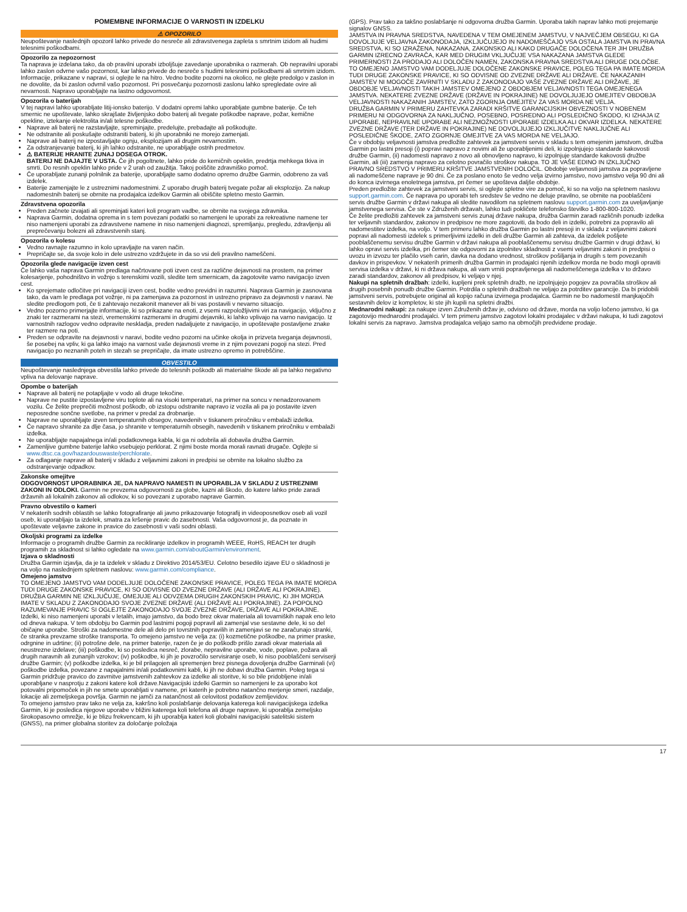POMEMBNE INFORMACIJE O VARNOSTI IN IZDELKU
⚠ OPOZORILO
Neupoštevanje naslednjih opozoril lahko privede do nesreče ali zdravstvenega zapleta s smrtnim izidom ali hudimi telesnimi poškodbami.
Opozorilo za nepozornost
Ta naprava je izdelana tako, da ob pravilni uporabi izboljšuje zavedanje uporabnika o razmerah. Ob nepravilni uporabi lahko zaslon odvrne vašo pozornost, kar lahko privede do nesreče s hudimi telesnimi poškodbami ali smrtnim izidom. Informacije, prikazane v napravi, si oglejte le na hitro. Vedno bodite pozorni na okolico, ne glejte predolgo v zaslon in ne dovolite, da bi zaslon odvrnil vašo pozornost. Pri posvečanju pozornosti zaslonu lahko spregledate ovire ali nevarnosti. Napravo uporabljajte na lastno odgovornost.
Opozorila o baterijah
V tej napravi lahko uporabljate litij-ionsko baterijo. V dodatni opremi lahko uporabljate gumbne baterije. Če teh smernic ne upoštevate, lahko skrajšate življenjsko dobo baterij ali tvegate poškodbe naprave, požar, kemične opekline, iztekanje elektrolita in/ali telesne poškodbe.
Naprave ali baterij ne razstavljajte, spreminjajte, predelujte, prebadajte ali poškodujte.
Ne odstranite ali poskušajte odstraniti baterij, ki jih uporabniki ne morejo zamenjati.
Naprave ali baterij ne izpostavljajte ognju, eksplozijam ali drugim nevarnostim.
Za odstranjevanje baterij, ki jih lahko odstranite, ne uporabljajte ostrih predmetov.
⚠ BATERIJE HRANITE ZUNAJ DOSEGA OTROK.
BATERIJ NE DAJAJTE V USTA. Če jih pogoltnete, lahko pride do kemičnih opeklin, predrtja mehkega tkiva in smrti. Do resnih opeklin lahko pride v 2 urah od zaužitja. Takoj poiščite zdravniško pomoč.
Če uporabljate zunanji polnilnik za baterije, uporabljajte samo dodatno opremo družbe Garmin, odobreno za vaš izdelek.
Baterije zamenjajte le z ustreznimi nadomestnimi. Z uporabo drugih baterij tvegate požar ali eksplozijo. Za nakup nadomestnih baterij se obrnite na prodajalca izdelkov Garmin ali obiščite spletno mesto Garmin.
Zdravstvena opozorila
Preden začnete izvajati ali spreminjati kateri koli program vadbe, se obrnite na svojega zdravnika.
Naprava Garmin, dodatna oprema in s tem povezani podatki so namenjeni le uporabi za rekreativne namene ter niso namenjeni uporabi za zdravstvene namene in niso namenjeni diagnozi, spremljanju, pregledu, zdravljenju ali preprečevanju bolezni ali zdravstvenih stanj.
Opozorila o kolesu
Vedno ravnajte razumno in kolo upravljajte na varen način.
Prepričajte se, da svoje kolo in dele ustrezno vzdržujete in da so vsi deli pravilno nameščeni.
Opozorila glede navigacije izven cest
Če lahko vaša naprava Garmin predlaga načrtovane poti izven cest za različne dejavnosti na prostem, na primer kolesarjenje, pohodništvo in vožnjo s terenskimi vozili, sledite tem smernicam, da zagotovite varno navigacijo izven cest.
Ko sprejemate odločitve pri navigaciji izven cest, bodite vedno previdni in razumni. Naprava Garmin je zasnovana tako, da vam le predlaga pot vožnje, ni pa zamenjava za pozornost in ustrezno pripravo za dejavnosti v naravi. Ne sledite predlogom poti, če ti zahtevajo nezakonit manever ali bi vas postavili v nevarno situacijo.
Vedno pozorno primerjajte informacije, ki so prikazane na enoti, z vsemi razpoložljivimi viri za navigacijo, vključno z znaki ter razmerami na stezi, vremenskimi razmerami in drugimi dejavniki, ki lahko vplivajo na varno navigacijo. Iz varnostnih razlogov vedno odpravite neskladja, preden nadaljujete z navigacijo, in upoštevajte postavljene znake ter razmere na poti.
Preden se odpravite na dejavnosti v naravi, bodite vedno pozorni na učinke okolja in prizveta tveganja dejavnosti, še posebej na vpliv, ki ga lahko imajo na varnost vaše dejavnosti vreme in z njim povezani pogoji na stezi. Pred navigacijo po neznanih poteh in stezah se prepričajte, da imate ustrezno opremo in potrebščine.
OBVESTILO
Neupoštevanje naslednjega obvestila lahko privede do telesnih poškodb ali materialne škode ali pa lahko negativno vpliva na delovanje naprave.
Opombe o baterijah
Naprave ali baterij ne potapljajte v vodo ali druge tekočine.
Naprave ne pustite izpostavljene viru toplote ali na visoki temperaturi, na primer na soncu v nenadzorovanem vozilu. Če želite preprečiti možnost poškodb, ob izstopu odstranite napravo iz vozila ali pa jo postavite izven neposredne sončne svetlobe, na primer v predal za drobnarije.
Naprave ne uporabljajte izven temperaturnih obsegov, navedenih v tiskanem priročniku v embalaži izdelka.
Če napravo shranite za dlje časa, jo shranite v temperaturnih obsegih, navedenih v tiskanem priročniku v embalaži izdelka.
Ne uporabljajte napajalnega in/ali podatkovnega kabla, ki ga ni odobrila ali dobavila družba Garmin.
Zamenljive gumbne baterije lahko vsebujejo perklorat. Z njimi boste morda morali ravnati drugače. Oglejte si www.dtsc.ca.gov/hazardouswaste/perchlorate.
Za odlaganje naprave ali baterij v skladu z veljavnimi zakoni in predpisi se obrnite na lokalno službo za odstranjevanje odpadkov.
Zakonske omejitve
ODGOVORNOST UPORABNIKA JE, DA NAPRAVO NAMESTI IN UPORABLJA V SKLADU Z USTREZNIMI ZAKONI IN ODLOKI. Garmin ne prevzema odgovornosti za globe, kazni ali škodo, do katere lahko pride zaradi državnih ali lokalnih zakonov ali odlokov, ki so povezani z uporabo naprave Garmin.
Pravno obvestilo o kameri
V nekaterih sodnih oblastih se lahko fotografiranje ali javno prikazovanje fotografij in videoposnetkov oseb ali vozil oseb, ki uporabljajo ta izdelek, smatra za kršenje pravic do zasebnosti. Vaša odgovornost je, da poznate in upoštevate veljavne zakone in pravice do zasebnosti v vaši sodni oblasti.
Okoljski programi za izdelke
Informacije o programih družbe Garmin za recikliranje izdelkov in programih WEEE, RoHS, REACH ter drugih programih za skladnost si lahko ogledate na www.garmin.com/aboutGarmin/environment.
Izjava o skladnosti
Družba Garmin izjavlja, da je ta izdelek v skladu z Direktivo 2014/53/EU. Celotno besedilo izjave EU o skladnosti je na voljo na naslednjem spletnem naslovu: www.garmin.com/compliance.
Omejeno jamstvo
TO OMEJENO JAMSTVO VAM DODELJUJE DOLOČENE ZAKONSKE PRAVICE, POLEG TEGA PA IMATE MORDA TUDI DRUGE ZAKONSKE PRAVICE, KI SO ODVISNE OD ZVEZNE DRŽAVE (ALI DRŽAVE ALI POKRAJINE). DRUŽBA GARMIN NE IZKLJUČUJE, OMEJUJE ALI ODVZEMA DRUGIH ZAKONSKIH PRAVIC, KI JIH MORDA IMATE V SKLADU Z ZAKONODAJO SVOJE ZVEZNE DRŽAVE (ALI DRŽAVE ALI POKRAJINE). ZA POPOLNO RAZUMEVANJE PRAVIC SI OGLEJTE ZAKONODAJO SVOJE ZVEZNE DRŽAVE, DRŽAVE ALI POKRAJINE.
Izdelki, ki niso namenjeni uporabi v letalih, imajo jamstvo, da bodo brez okvar materiala ali tovarniških napak eno leto od dneva nakupa. V tem obdobju bo Garmin pod lastnimi pogoji popravil ali zamenjal vse sestavne dele, ki so del običajne uporabe. Stroški za nadomestne dele ali delo pri tovrstnih popravilih in zamenjavi se ne zaračunajo stranki, če stranka prevzame stroške transporta. To omejeno jamstvo ne velja za: (i) kozmetične poškodbe, na primer praske, odrgnine in udrtine; (ii) potrošne dele, na primer baterije, razen če je do poškodb prišlo zaradi okvar materiala ali neustrezne izdelave; (iii) poškodbe, ki so posledica nesreč, zlorabe, nepravilne uporabe, vode, poplave, požara ali drugih naravnih ali zunanjih vzrokov; (iv) poškodbe, ki jih je povzročilo servisiranje oseb, ki niso pooblaščeni serviserji družbe Garmin; (v) poškodbe izdelka, ki je bil prilagojen ali spremenjen brez pisnega dovoljenja družbe Garminali (vi) poškodbe izdelka, povezane z napajalnimi in/ali podatkovnimi kabli, ki jih ne dobavi družba Garmin. Poleg tega si Garmin pridržuje pravico do zavrnitve jamstvenih zahtevkov za izdelke ali storitve, ki so bile pridobljene in/ali uporabljane v nasprotju z zakoni katere koli države.Navigacijski izdelki Garmin so namenjeni le za uporabo kot potovalni pripomoček in jih ne smete uporabljati v namene, pri katerih je potrebno natančno merjenje smeri, razdalje, lokacije ali zemeljskega površja. Garmin ne jamči za natančnost ali celovitost podatkov zemljevidov.
To omejeno jamstvo prav tako ne velja za, kakršno koli poslabšanje delovanja katerega koli navigacijskega izdelka Garmin, ki je posledica njegove uporabe v bližini katerega koli telefona ali druge naprave, ki uporablja zemeljsko širokopasovno omrežje, ki je blizu frekvencam, ki jih uporablja kateri koli globalni navigacijski satelitski sistem (GNSS), na primer globalna storitev za določanje položaja
(GPS). Prav tako za takšno poslabšanje ni odgovorna družba Garmin. Uporaba takih naprav lahko moti prejemanje signalov GNSS.
JAMSTVA IN PRAVNA SREDSTVA, NAVEDENA V TEM OMEJENEM JAMSTVU, V NAJVEČJEM OBSEGU, KI GA DOVOLJUJE VELJAVNA ZAKONODAJA, IZKLJUČUJEJO IN NADOMEŠČAJO VSA OSTALA JAMSTVA IN PRAVNA SREDSTVA, KI SO IZRAŽENA, NAKAZANA, ZAKONSKO ALI KAKO DRUGAČE DOLOČENA TER JIH DRUŽBA GARMIN IZRECNO ZAVRAČA, KAR MED DRUGIM VKLJUČUJE VSA NAKAZANA JAMSTVA GLEDE PRIMERNOSTI ZA PRODAJO ALI DOLOČEN NAMEN, ZAKONSKA PRAVNA SREDSTVA ALI DRUGE DOLOČBE. TO OMEJENO JAMSTVO VAM DODELJUJE DOLOČENE ZAKONSKE PRAVICE, POLEG TEGA PA IMATE MORDA TUDI DRUGE ZAKONSKE PRAVICE, KI SO ODVISNE OD ZVEZNE DRŽAVE ALI DRŽAVE. ČE NAKAZANIH JAMSTEV NI MOGOČE ZAVRNITI V SKLADU Z ZAKONODAJO VAŠE ZVEZNE DRŽAVE ALI DRŽAVE, JE OBDOBJE VELJAVNOSTI TAKIH JAMSTEV OMEJENO Z OBDOBJEM VELJAVNOSTI TEGA OMEJENEGA JAMSTVA. NEKATERE ZVEZNE DRŽAVE (DRŽAVE IN POKRAJINE) NE DOVOLJUJEJO OMEJITEV OBDOBJA VELJAVNOSTI NAKAZANIH JAMSTEV, ZATO ZGORNJA OMEJITEV ZA VAS MORDA NE VELJA.
DRUŽBA GARMIN V PRIMERU ZAHTEVKA ZARADI KRŠITVE GARANCIJSKIH OBVEZNOSTI V NOBENEM PRIMERU NI ODGOVORNA ZA NAKLJUČNO, POSEBNO, POSREDNO ALI POSLEDIČNO ŠKODO, KI IZHAJA IZ UPORABE, NEPRAVILNE UPORABE ALI NEZMOŽNOSTI UPORABE IZDELKA ALI OKVAR IZDELKA. NEKATERE ZVEZNE DRŽAVE (TER DRŽAVE IN POKRAJINE) NE DOVOLJUJEJO IZKLJUČITVE NAKLJUČNE ALI POSLEDIČNE ŠKODE, ZATO ZGORNJE OMEJITVE ZA VAS MORDA NE VELJAJO.
Če v obdobju veljavnosti jamstva predložite zahtevek za jamstveni servis v skladu s tem omejenim jamstvom, družba Garmin po lastni presoji (i) popravi napravo z novimi ali že uporabljenimi deli, ki izpolnjujejo standarde kakovosti družbe Garmin, (ii) nadomesti napravo z novo ali obnovljeno napravo, ki izpolnjuje standarde kakovosti družbe Garmin, ali (iii) zamenja napravo za celotno povračilo stroškov nakupa. TO JE VAŠE EDINO IN IZKLJUČNO PRAVNO SREDSTVO V PRIMERU KRŠITVE JAMSTVENIH DOLOČIL. Obdobje veljavnosti jamstva za popravljene ali nadomeščene naprave je 90 dni. Če za poslano enoto še vedno velja izvirno jamstvo, novo jamstvo velja 90 dni ali do konca izvirnega enoletnega jamstva, pri čemer se upošteva daljše obdobje.
Preden predložite zahtevek za jamstveni servis, si oglejte spletne vire za pomoč, ki so na voljo na spletnem naslovu support.garmin.com. Če naprava po uporabi teh sredstev še vedno ne deluje pravilno, se obrnite na pooblaščeni servis družbe Garmin v državi nakupa ali sledite navodilom na spletnem naslovu support.garmin.com za uveljavljanje jamstvenega servisa. Če ste v Združenih državah, lahko tudi pokličete telefonsko številko 1-800-800-1020.
Če želite predložiti zahtevek za jamstveni servis zunaj države nakupa, družba Garmin zaradi različnih ponudb izdelka ter veljavnih standardov, zakonov in predpisov ne more zagotoviti, da bodo deli in izdelki, potrebni za popravilo ali nadomestitev izdelka, na voljo. V tem primeru lahko družba Garmin po lastni presoji in v skladu z veljavnimi zakoni popravi ali nadomesti izdelek s primerljivimi izdelki in deli družbe Garmin ali zahteva, da izdelek pošljete pooblaščenemu servisu družbe Garmin v državi nakupa ali pooblaščenemu servisu družbe Garmin v drugi državi, ki lahko opravi servis izdelka, pri čemer ste odgovorni za izpolnitev skladnosti z vsemi veljavnimi zakoni in predpisi o uvozu in izvozu ter plačilo vseh carin, davka na dodano vrednost, stroškov pošiljanja in drugih s tem povezanih davkov in prispevkov. V nekaterih primerih družba Garmin in prodajalci njenih izdelkov morda ne bodo mogli opraviti servisa izdelka v državi, ki ni država nakupa, ali vam vrniti popravljenega ali nadomeščenega izdelka v to državo zaradi standardov, zakonov ali predpisov, ki veljajo v njej.
Nakupi na spletnih dražbah: izdelki, kupljeni prek spletnih dražb, ne izpolnjujejo pogojev za povračila stroškov ali drugih posebnih ponudb družbe Garmin. Potrdila o spletnih dražbah ne veljajo za potrditev garancije. Da bi pridobili jamstveni servis, potrebujete original ali kopijo računa izvirnega prodajalca. Garmin ne bo nadomestil manjkajočih sestavnih delov iz kompletov, ki ste jih kupili na spletni dražbi.
Mednarodni nakupi: za nakupe izven Združenih držav je, odvisno od države, morda na voljo ločeno jamstvo, ki ga zagotovijo mednarodni prodajalci. V tem primeru jamstvo zagotovi lokalni prodajalec v državi nakupa, ki tudi zagotovi lokalni servis za napravo. Jamstva prodajalca veljajo samo na območjih predvidene prodaje.
17